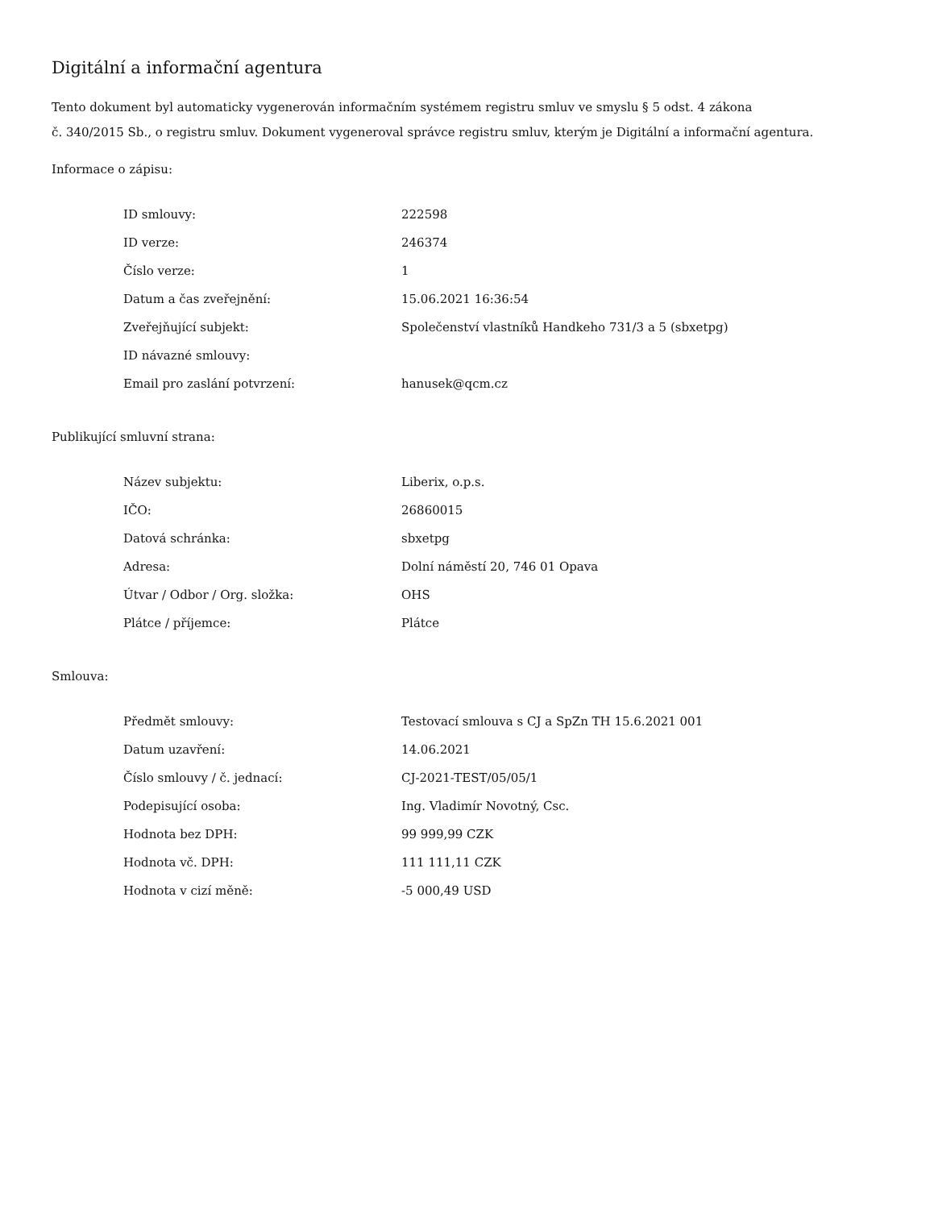Digitální a informační agentura
Tento dokument byl automaticky vygenerován informačním systémem registru smluv ve smyslu § 5 odst. 4 zákona
č. 340/2015 Sb., o registru smluv. Dokument vygeneroval správce registru smluv, kterým je Digitální a informační agentura.
Informace o zápisu:
| ID smlouvy: | 222598 |
| ID verze: | 246374 |
| Číslo verze: | 1 |
| Datum a čas zveřejnění: | 15.06.2021 16:36:54 |
| Zveřejňující subjekt: | Společenství vlastníků Handkeho 731/3 a 5 (sbxetpg) |
| ID návazné smlouvy: | |
| Email pro zaslání potvrzení: | hanusek@qcm.cz |
Publikující smluvní strana:
| Název subjektu: | Liberix, o.p.s. |
| IČO: | 26860015 |
| Datová schránka: | sbxetpg |
| Adresa: | Dolní náměstí 20, 746 01 Opava |
| Útvar / Odbor / Org. složka: | OHS |
| Plátce / příjemce: | Plátce |
Smlouva:
| Předmět smlouvy: | Testovací smlouva s CJ a SpZn TH 15.6.2021 001 |
| Datum uzavření: | 14.06.2021 |
| Číslo smlouvy / č. jednací: | CJ-2021-TEST/05/05/1 |
| Podepisující osoba: | Ing. Vladimír Novotný, Csc. |
| Hodnota bez DPH: | 99 999,99 CZK |
| Hodnota vč. DPH: | 111 111,11 CZK |
| Hodnota v cizí měně: | -5 000,49 USD |